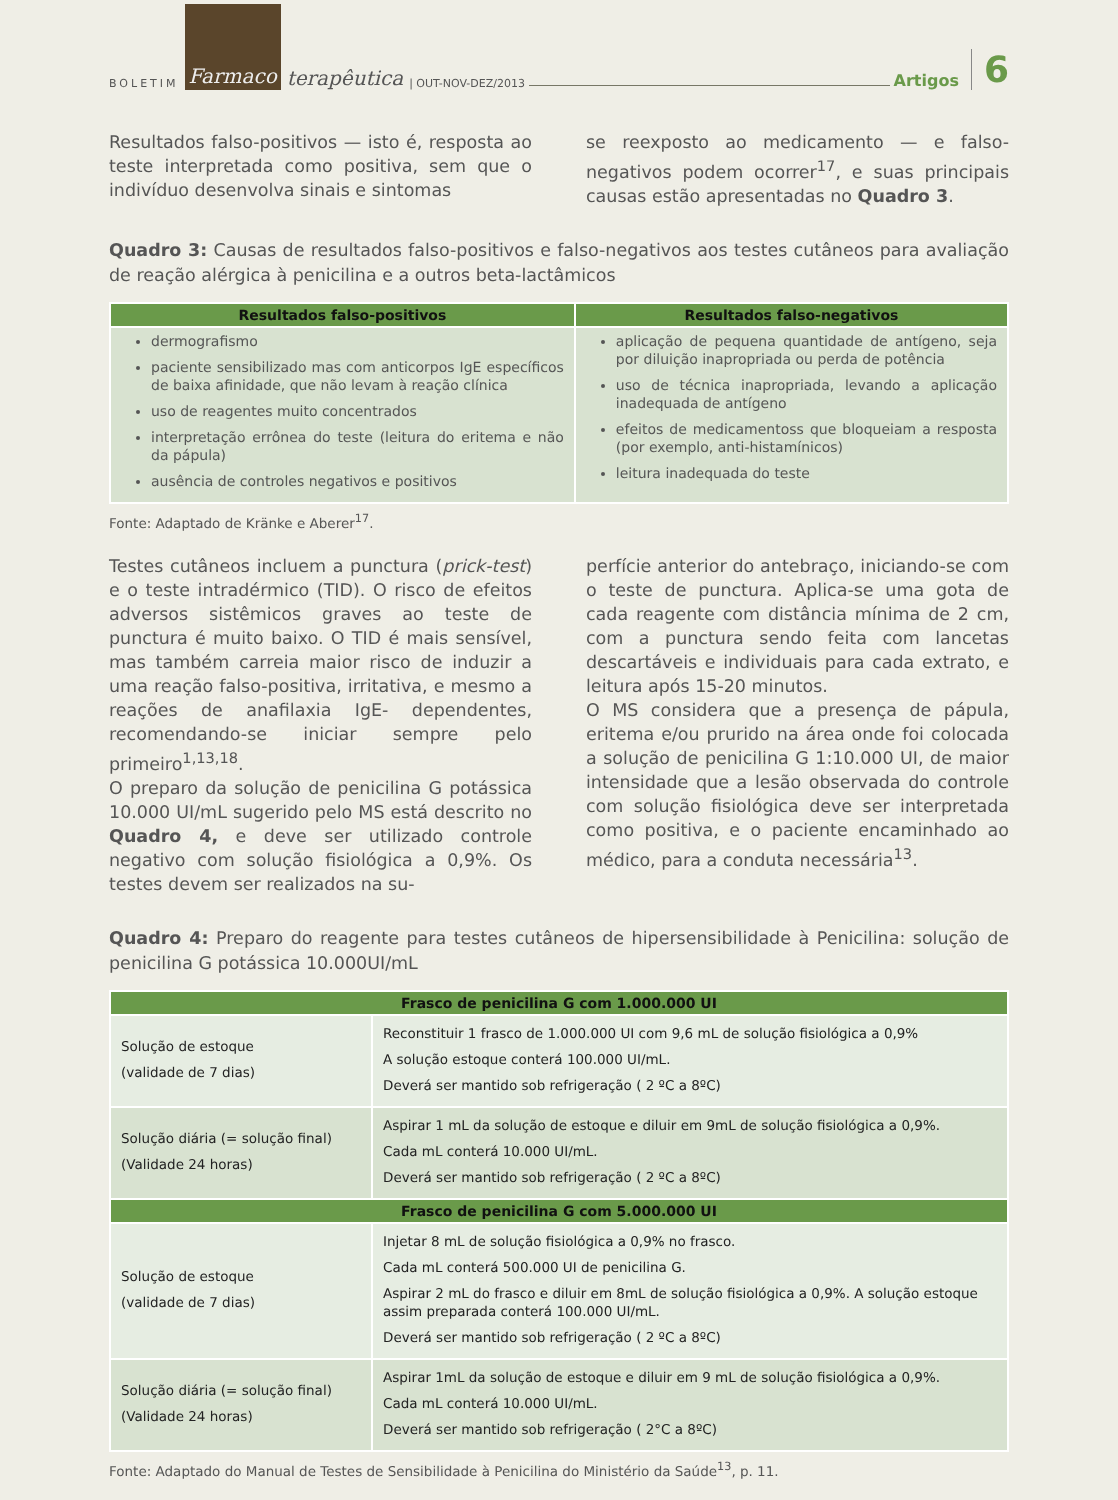BOLETIM Farmaco terapêutica | OUT-NOV-DEZ/2013
Artigos 6
Resultados falso-positivos — isto é, resposta ao teste interpretada como positiva, sem que o indivíduo desenvolva sinais e sintomas
se reexposto ao medicamento — e falso-negativos podem ocorrer<sup>17</sup>, e suas principais causas estão apresentadas no Quadro 3.
Quadro 3: Causas de resultados falso-positivos e falso-negativos aos testes cutâneos para avaliação de reação alérgica à penicilina e a outros beta-lactâmicos
| Resultados falso-positivos | Resultados falso-negativos |
| --- | --- |
| dermografismo paciente sensibilizado mas com anticorpos IgE específicos de baixa afinidade, que não levam à reação clínica uso de reagentes muito concentrados interpretação errônea do teste (leitura do eritema e não da pápula) ausência de controles negativos e positivos | aplicação de pequena quantidade de antígeno, seja por diluição inapropriada ou perda de potência uso de técnica inapropriada, levando a aplicação inadequada de antígeno efeitos de medicamentoss que bloqueiam a resposta (por exemplo, anti-histamínicos) leitura inadequada do teste |
Fonte: Adaptado de Kränke e Aberer<sup>17</sup>.
Testes cutâneos incluem a punctura (prick-test) e o teste intradérmico (TID). O risco de efeitos adversos sistêmicos graves ao teste de punctura é muito baixo. O TID é mais sensível, mas também carreia maior risco de induzir a uma reação falso-positiva, irritativa, e mesmo a reações de anafilaxia IgE- dependentes, recomendando-se iniciar sempre pelo primeiro<sup>1,13,18</sup>.
O preparo da solução de penicilina G potássica 10.000 UI/mL sugerido pelo MS está descrito no Quadro 4, e deve ser utilizado controle negativo com solução fisiológica a 0,9%. Os testes devem ser realizados na su-
perfície anterior do antebraço, iniciando-se com o teste de punctura. Aplica-se uma gota de cada reagente com distância mínima de 2 cm, com a punctura sendo feita com lancetas descartáveis e individuais para cada extrato, e leitura após 15-20 minutos.
O MS considera que a presença de pápula, eritema e/ou prurido na área onde foi colocada a solução de penicilina G 1:10.000 UI, de maior intensidade que a lesão observada do controle com solução fisiológica deve ser interpretada como positiva, e o paciente encaminhado ao médico, para a conduta necessária<sup>13</sup>.
Quadro 4: Preparo do reagente para testes cutâneos de hipersensibilidade à Penicilina: solução de penicilina G potássica 10.000UI/mL
| Frasco de penicilina G com 1.000.000 UI | |
| --- | --- |
| Solução de estoque (validade de 7 dias) | Reconstituir 1 frasco de 1.000.000 UI com 9,6 mL de solução fisiológica a 0,9% A solução estoque conterá 100.000 UI/mL. Deverá ser mantido sob refrigeração ( 2 ºC a 8ºC) |
| Solução diária (= solução final) (Validade 24 horas) | Aspirar 1 mL da solução de estoque e diluir em 9mL de solução fisiológica a 0,9%. Cada mL conterá 10.000 UI/mL. Deverá ser mantido sob refrigeração ( 2 ºC a 8ºC) |
| Frasco de penicilina G com 5.000.000 UI | |
| Solução de estoque (validade de 7 dias) | Injetar 8 mL de solução fisiológica a 0,9% no frasco. Cada mL conterá 500.000 UI de penicilina G. Aspirar 2 mL do frasco e diluir em 8mL de solução fisiológica a 0,9%. A solução estoque assim preparada conterá 100.000 UI/mL. Deverá ser mantido sob refrigeração ( 2 ºC a 8ºC) |
| Solução diária (= solução final) (Validade 24 horas) | Aspirar 1mL da solução de estoque e diluir em 9 mL de solução fisiológica a 0,9%. Cada mL conterá 10.000 UI/mL. Deverá ser mantido sob refrigeração ( 2°C a 8ºC) |
Fonte: Adaptado do Manual de Testes de Sensibilidade à Penicilina do Ministério da Saúde<sup>13</sup>, p. 11.